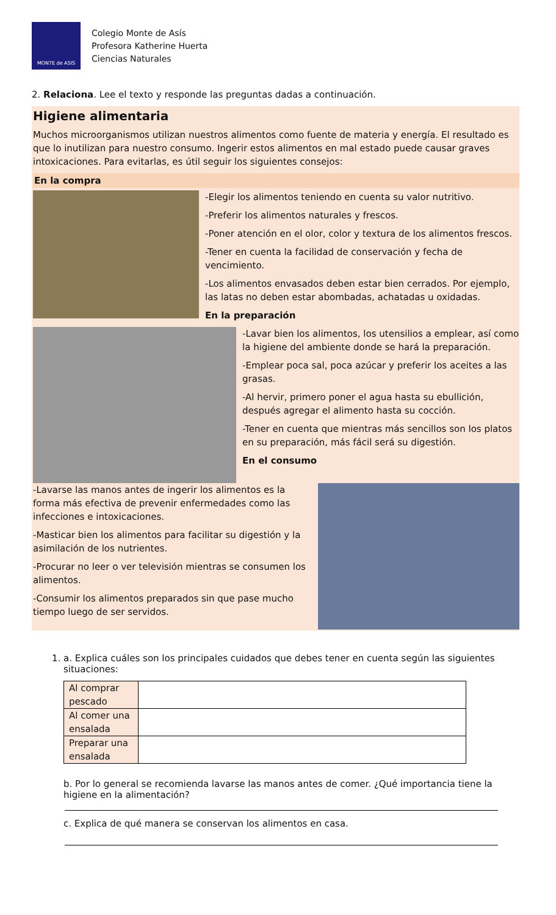MONTE de ASIS
Colegio Monte de Asís
Profesora Katherine Huerta
Ciencias Naturales
2. Relaciona. Lee el texto y responde las preguntas dadas a continuación.
Higiene alimentaria
Muchos microorganismos utilizan nuestros alimentos como fuente de materia y energía. El resultado es que lo inutilizan para nuestro consumo. Ingerir estos alimentos en mal estado puede causar graves intoxicaciones. Para evitarlas, es útil seguir los siguientes consejos:
En la compra
-Elegir los alimentos teniendo en cuenta su valor nutritivo.
-Preferir los alimentos naturales y frescos.
-Poner atención en el olor, color y textura de los alimentos frescos.
-Tener en cuenta la facilidad de conservación y fecha de vencimiento.
-Los alimentos envasados deben estar bien cerrados. Por ejemplo, las latas no deben estar abombadas, achatadas u oxidadas.
En la preparación
-Lavar bien los alimentos, los utensilios a emplear, así como la higiene del ambiente donde se hará la preparación.
-Emplear poca sal, poca azúcar y preferir los aceites a las grasas.
-Al hervir, primero poner el agua hasta su ebullición, después agregar el alimento hasta su cocción.
-Tener en cuenta que mientras más sencillos son los platos en su preparación, más fácil será su digestión.
En el consumo
-Lavarse las manos antes de ingerir los alimentos es la forma más efectiva de prevenir enfermedades como las infecciones e intoxicaciones.
-Masticar bien los alimentos para facilitar su digestión y la asimilación de los nutrientes.
-Procurar no leer o ver televisión mientras se consumen los alimentos.
-Consumir los alimentos preparados sin que pase mucho tiempo luego de ser servidos.
1. a. Explica cuáles son los principales cuidados que debes tener en cuenta según las siguientes situaciones:
| Al comprar pescado | |
| Al comer una ensalada | |
| Preparar una ensalada | |
b. Por lo general se recomienda lavarse las manos antes de comer. ¿Qué importancia tiene la higiene en la alimentación?
c. Explica de qué manera se conservan los alimentos en casa.